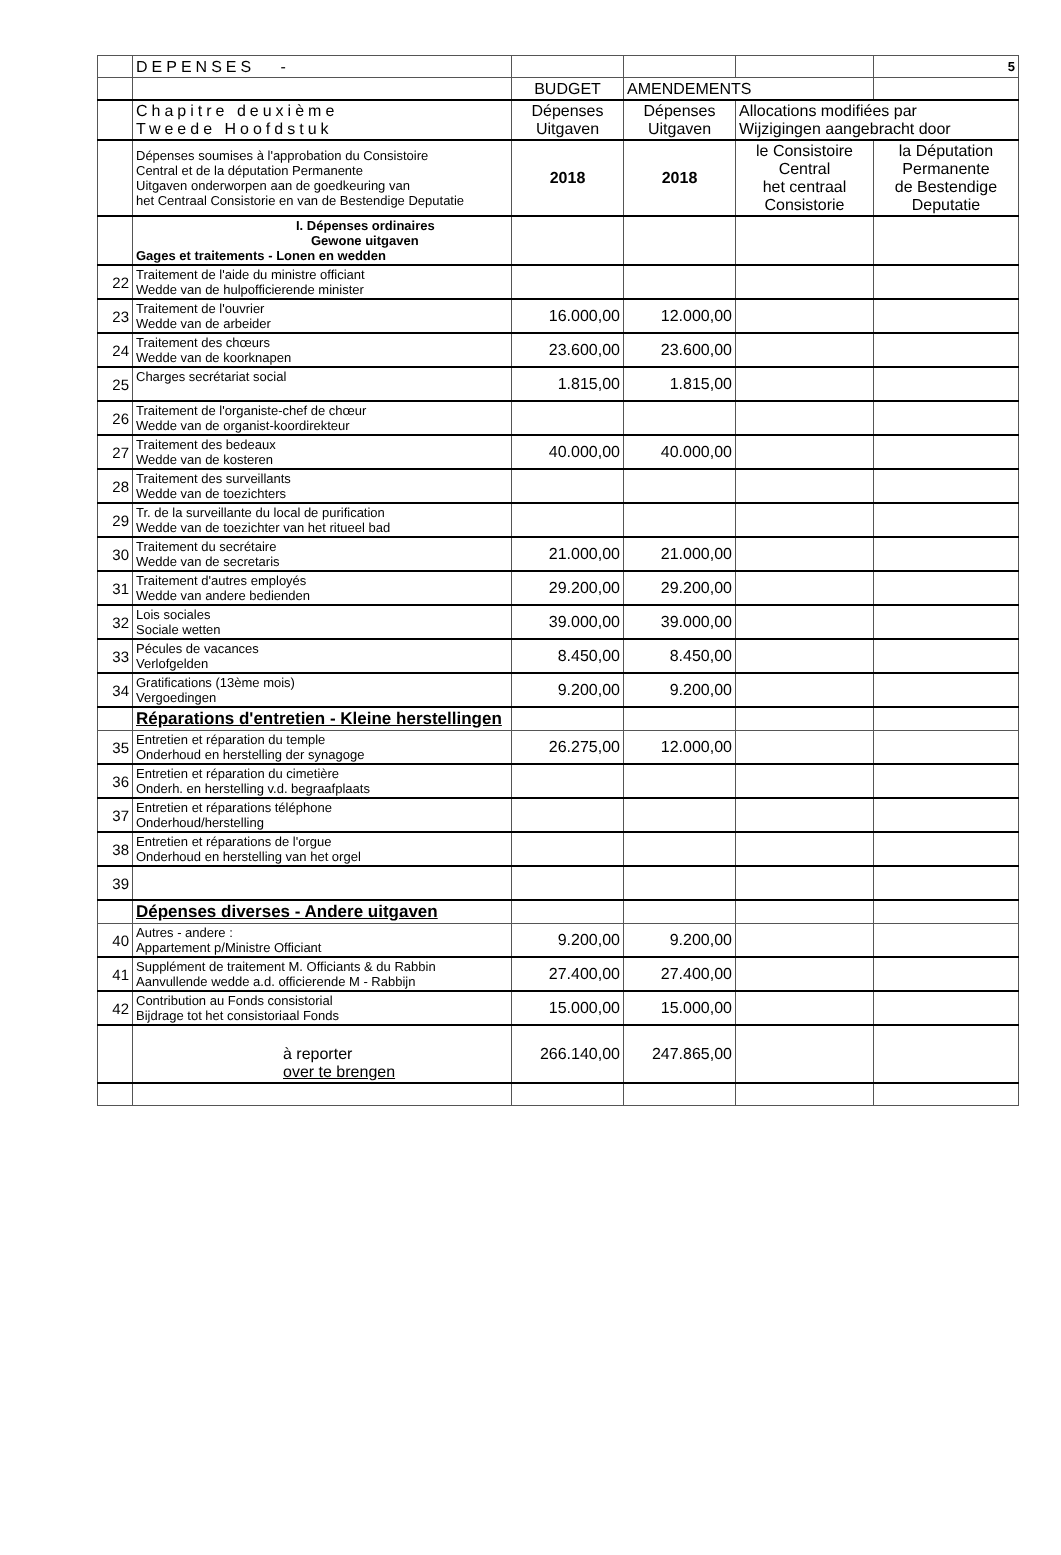| | DEPENSES - | | | | 5 |
| | | BUDGET | AMENDEMENTS | | |
| | Chapitre deuxième Tweede Hoofdstuk | Dépenses Uitgaven | Dépenses Uitgaven | Allocations modifiées par Wijzigingen aangebracht door | |
| | Dépenses soumises à l'approbation du Consistoire Central et de la députation Permanente Uitgaven onderworpen aan de goedkeuring van het Centraal Consistorie en van de Bestendige Deputatie | 2018 | 2018 | le Consistoire Central het centraal Consistorie | la Députation Permanente de Bestendige Deputatie |
| | I. Dépenses ordinaires Gewone uitgaven Gages et traitements - Lonen en wedden | | | | |
| 22 | Traitement de l'aide du ministre officiant Wedde van de hulpofficierende minister | | | | |
| 23 | Traitement de l'ouvrier Wedde van de arbeider | 16.000,00 | 12.000,00 | | |
| 24 | Traitement des chœurs Wedde van de koorknapen | 23.600,00 | 23.600,00 | | |
| 25 | Charges secrétariat social | 1.815,00 | 1.815,00 | | |
| 26 | Traitement de l'organiste-chef de chœur Wedde van de organist-koordirekteur | | | | |
| 27 | Traitement des bedeaux Wedde van de kosteren | 40.000,00 | 40.000,00 | | |
| 28 | Traitement des surveillants Wedde van de toezichters | | | | |
| 29 | Tr. de la surveillante du local de purification Wedde van de toezichter van het ritueel bad | | | | |
| 30 | Traitement du secrétaire Wedde van de secretaris | 21.000,00 | 21.000,00 | | |
| 31 | Traitement d'autres employés Wedde van andere bedienden | 29.200,00 | 29.200,00 | | |
| 32 | Lois sociales Sociale wetten | 39.000,00 | 39.000,00 | | |
| 33 | Pécules de vacances Verlofgelden | 8.450,00 | 8.450,00 | | |
| 34 | Gratifications (13ème mois) Vergoedingen | 9.200,00 | 9.200,00 | | |
| | Réparations d'entretien - Kleine herstellingen | | | | |
| 35 | Entretien et réparation du temple Onderhoud en herstelling der synagoge | 26.275,00 | 12.000,00 | | |
| 36 | Entretien et réparation du cimetière Onderh. en herstelling v.d. begraafplaats | | | | |
| 37 | Entretien et réparations téléphone Onderhoud/herstelling | | | | |
| 38 | Entretien et réparations de l'orgue Onderhoud en herstelling van het orgel | | | | |
| 39 | | | | | |
| | Dépenses diverses - Andere uitgaven | | | | |
| 40 | Autres - andere : Appartement p/Ministre Officiant | 9.200,00 | 9.200,00 | | |
| 41 | Supplément de traitement M. Officiants & du Rabbin Aanvullende wedde a.d. officierende M - Rabbijn | 27.400,00 | 27.400,00 | | |
| 42 | Contribution au Fonds consistorial Bijdrage tot het consistoriaal Fonds | 15.000,00 | 15.000,00 | | |
| | à reporter over te brengen | 266.140,00 | 247.865,00 | | |